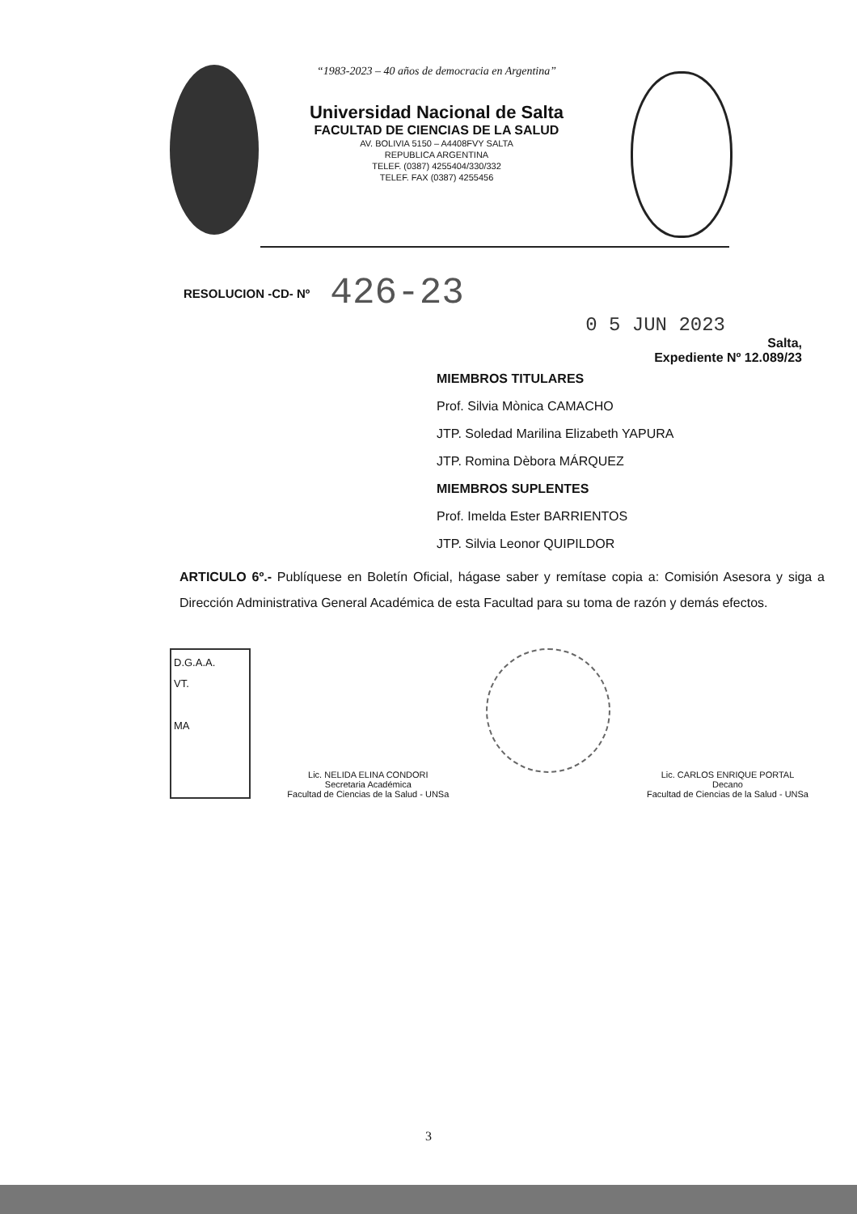“1983-2023 – 40 años de democracia en Argentina”
Universidad Nacional de Salta
FACULTAD DE CIENCIAS DE LA SALUD
AV. BOLIVIA 5150 – A4408FVY SALTA
REPUBLICA ARGENTINA
TELEF. (0387) 4255404/330/332
TELEF. FAX (0387) 4255456
RESOLUCION -CD- Nº 426-23
0 5 JUN 2023
Salta,
Expediente Nº 12.089/23
MIEMBROS TITULARES
Prof. Silvia Mònica CAMACHO
JTP. Soledad Marilina Elizabeth YAPURA
JTP. Romina Dèbora MÁRQUEZ
MIEMBROS SUPLENTES
Prof. Imelda Ester BARRIENTOS
JTP. Silvia Leonor QUIPILDOR
ARTICULO 6º.- Publíquese en Boletín Oficial, hágase saber y remítase copia a: Comisión Asesora y siga a Dirección Administrativa General Académica de esta Facultad para su toma de razón y demás efectos.
D.G.A.A.
VT.
MA
Lic. NELIDA ELINA CONDORI
Secretaria Académica
Facultad de Ciencias de la Salud - UNSa
Lic. CARLOS ENRIQUE PORTAL
Decano
Facultad de Ciencias de la Salud - UNSa
3